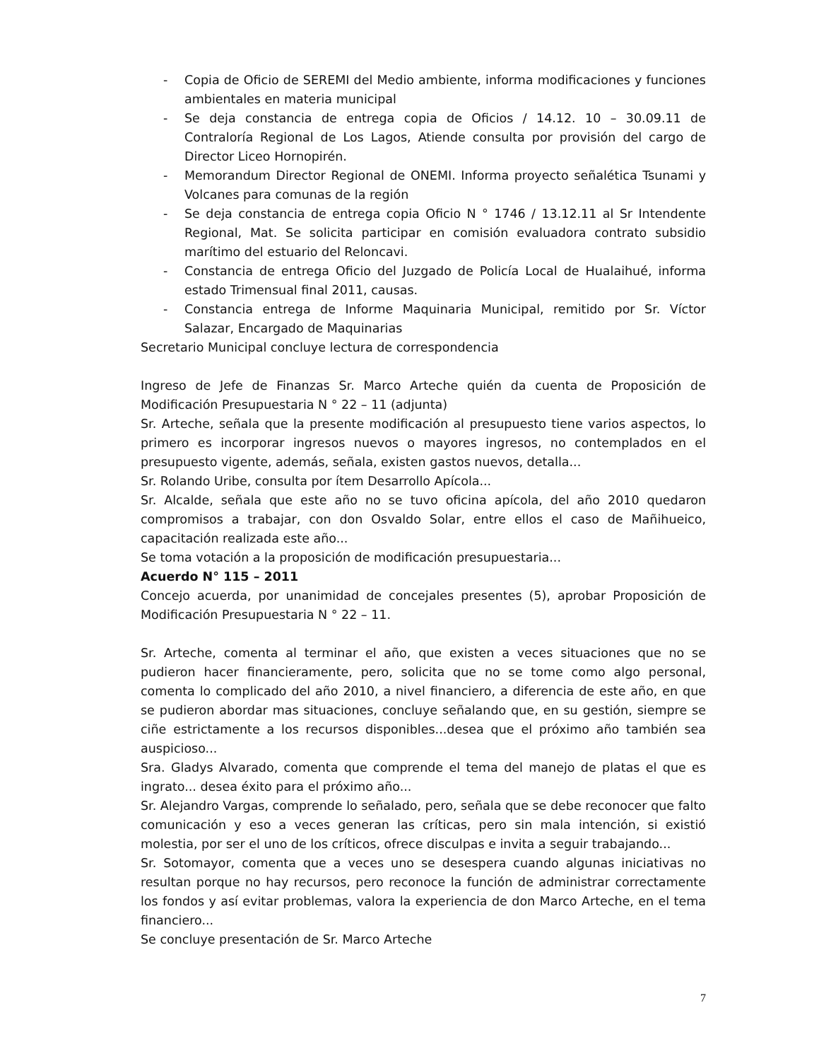- Copia de Oficio de SEREMI del Medio ambiente, informa modificaciones y funciones ambientales en materia municipal
- Se deja constancia de entrega copia de Oficios / 14.12. 10 – 30.09.11 de Contraloría Regional de Los Lagos, Atiende consulta por provisión del cargo de Director Liceo Hornopirén.
- Memorandum Director Regional de ONEMI. Informa proyecto señalética Tsunami y Volcanes para comunas de la región
- Se deja constancia de entrega copia Oficio N ° 1746 / 13.12.11 al Sr Intendente Regional, Mat. Se solicita participar en comisión evaluadora contrato subsidio marítimo del estuario del Reloncavi.
- Constancia de entrega Oficio del Juzgado de Policía Local de Hualaihué, informa estado Trimensual final 2011, causas.
- Constancia entrega de Informe Maquinaria Municipal, remitido por Sr. Víctor Salazar, Encargado de Maquinarias
Secretario Municipal concluye lectura de correspondencia
Ingreso de Jefe de Finanzas Sr. Marco Arteche quién da cuenta de Proposición de Modificación Presupuestaria N ° 22 – 11 (adjunta)
Sr. Arteche, señala que la presente modificación al presupuesto tiene varios aspectos, lo primero es incorporar ingresos nuevos o mayores ingresos, no contemplados en el presupuesto vigente, además, señala, existen gastos nuevos, detalla...
Sr. Rolando Uribe, consulta por ítem Desarrollo Apícola...
Sr. Alcalde, señala que este año no se tuvo oficina apícola, del año 2010 quedaron compromisos a trabajar, con don Osvaldo Solar, entre ellos el caso de Mañihueico, capacitación realizada este año...
Se toma votación a la proposición de modificación presupuestaria...
Acuerdo N° 115 – 2011
Concejo acuerda, por unanimidad de concejales presentes (5), aprobar Proposición de Modificación Presupuestaria N ° 22 – 11.
Sr. Arteche, comenta al terminar el año, que existen a veces situaciones que no se pudieron hacer financieramente, pero, solicita que no se tome como algo personal, comenta lo complicado del año 2010, a nivel financiero, a diferencia de este año, en que se pudieron abordar mas situaciones, concluye señalando que, en su gestión, siempre se ciñe estrictamente a los recursos disponibles...desea que el próximo año también sea auspicioso...
Sra. Gladys Alvarado, comenta que comprende el tema del manejo de platas el que es ingrato... desea éxito para el próximo año...
Sr. Alejandro Vargas, comprende lo señalado, pero, señala que se debe reconocer que falto comunicación y eso a veces generan las críticas, pero sin mala intención, si existió molestia, por ser el uno de los críticos, ofrece disculpas e invita a seguir trabajando...
Sr. Sotomayor, comenta que a veces uno se desespera cuando algunas iniciativas no resultan porque no hay recursos, pero reconoce la función de administrar correctamente los fondos y así evitar problemas, valora la experiencia de don Marco Arteche, en el tema financiero...
Se concluye presentación de Sr. Marco Arteche
7